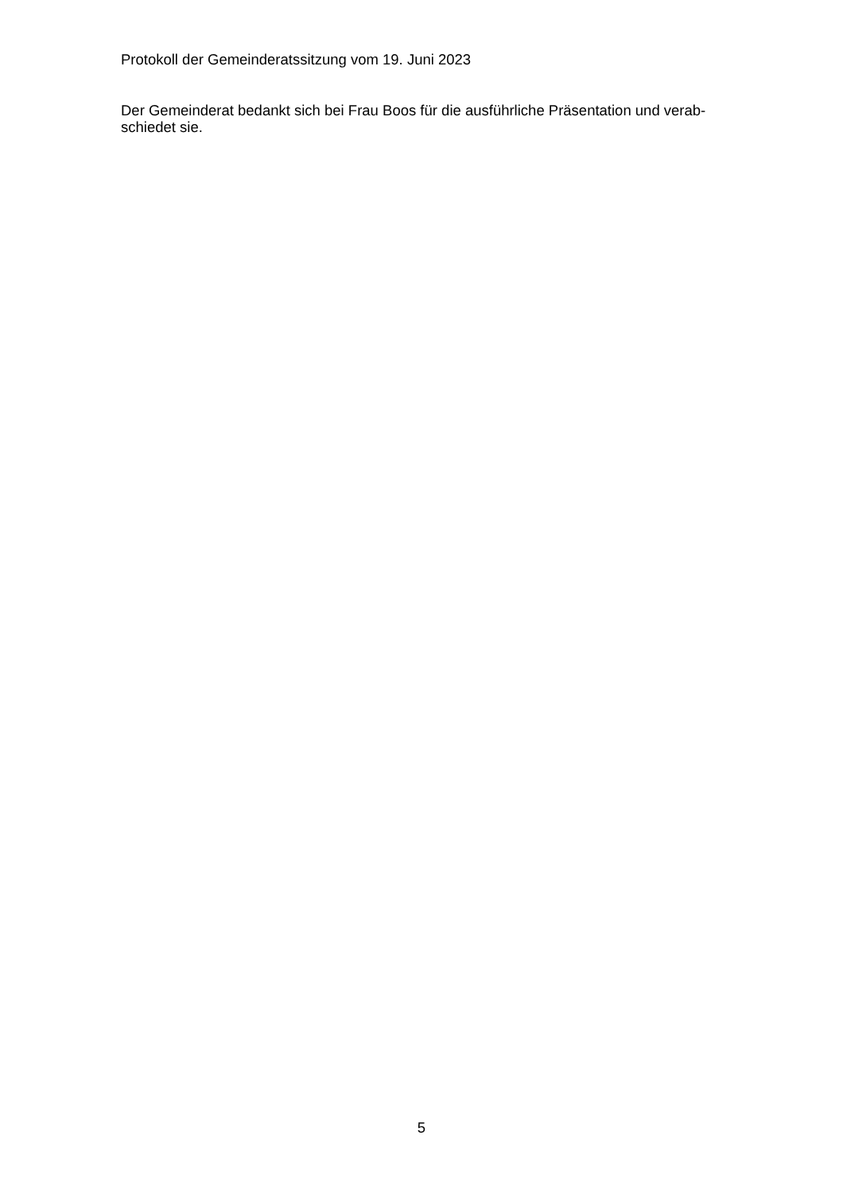Protokoll der Gemeinderatssitzung vom 19. Juni 2023
Der Gemeinderat bedankt sich bei Frau Boos für die ausführliche Präsentation und verab-
schiedet sie.
5